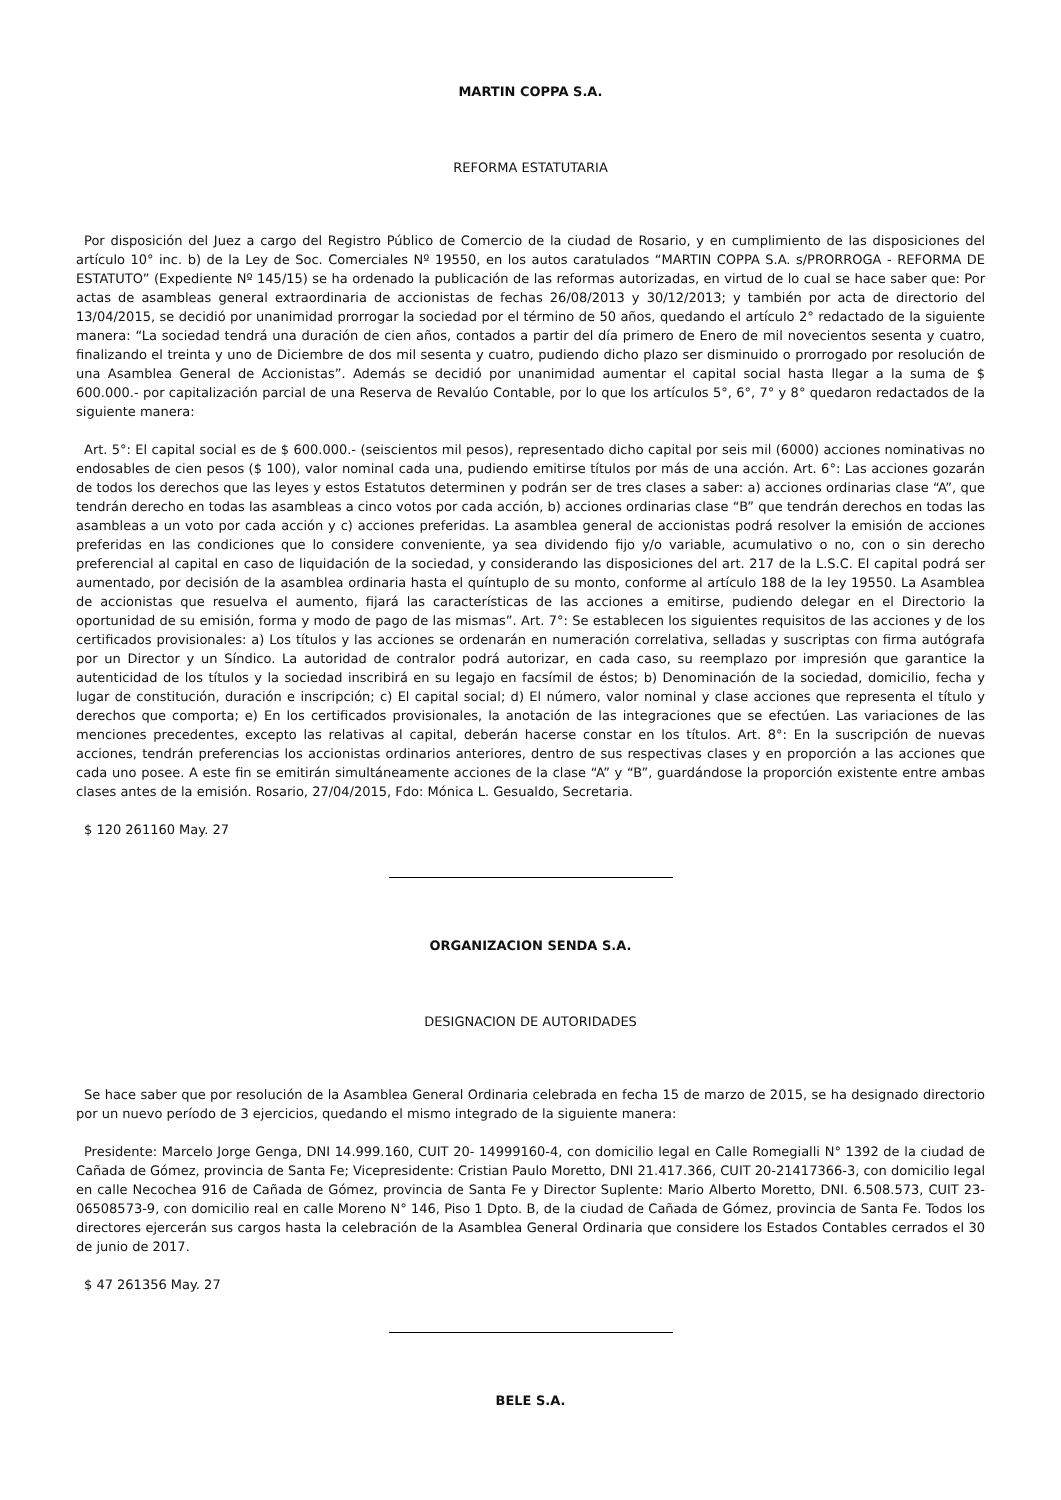MARTIN COPPA S.A.
REFORMA ESTATUTARIA
Por disposición del Juez a cargo del Registro Público de Comercio de la ciudad de Rosario, y en cumplimiento de las disposiciones del artículo 10° inc. b) de la Ley de Soc. Comerciales Nº 19550, en los autos caratulados “MARTIN COPPA S.A. s/PRORROGA - REFORMA DE ESTATUTO” (Expediente Nº 145/15) se ha ordenado la publicación de las reformas autorizadas, en virtud de lo cual se hace saber que: Por actas de asambleas general extraordinaria de accionistas de fechas 26/08/2013 y 30/12/2013; y también por acta de directorio del 13/04/2015, se decidió por unanimidad prorrogar la sociedad por el término de 50 años, quedando el artículo 2° redactado de la siguiente manera: “La sociedad tendrá una duración de cien años, contados a partir del día primero de Enero de mil novecientos sesenta y cuatro, finalizando el treinta y uno de Diciembre de dos mil sesenta y cuatro, pudiendo dicho plazo ser disminuido o prorrogado por resolución de una Asamblea General de Accionistas”. Además se decidió por unanimidad aumentar el capital social hasta llegar a la suma de $ 600.000.- por capitalización parcial de una Reserva de Revalúo Contable, por lo que los artículos 5°, 6°, 7° y 8° quedaron redactados de la siguiente manera:
Art. 5°: El capital social es de $ 600.000.- (seiscientos mil pesos), representado dicho capital por seis mil (6000) acciones nominativas no endosables de cien pesos ($ 100), valor nominal cada una, pudiendo emitirse títulos por más de una acción. Art. 6°: Las acciones gozarán de todos los derechos que las leyes y estos Estatutos determinen y podrán ser de tres clases a saber: a) acciones ordinarias clase “A”, que tendrán derecho en todas las asambleas a cinco votos por cada acción, b) acciones ordinarias clase “B” que tendrán derechos en todas las asambleas a un voto por cada acción y c) acciones preferidas. La asamblea general de accionistas podrá resolver la emisión de acciones preferidas en las condiciones que lo considere conveniente, ya sea dividendo fijo y/o variable, acumulativo o no, con o sin derecho preferencial al capital en caso de liquidación de la sociedad, y considerando las disposiciones del art. 217 de la L.S.C. El capital podrá ser aumentado, por decisión de la asamblea ordinaria hasta el quíntuplo de su monto, conforme al artículo 188 de la ley 19550. La Asamblea de accionistas que resuelva el aumento, fijará las características de las acciones a emitirse, pudiendo delegar en el Directorio la oportunidad de su emisión, forma y modo de pago de las mismas”. Art. 7°: Se establecen los siguientes requisitos de las acciones y de los certificados provisionales: a) Los títulos y las acciones se ordenarán en numeración correlativa, selladas y suscriptas con firma autógrafa por un Director y un Síndico. La autoridad de contralor podrá autorizar, en cada caso, su reemplazo por impresión que garantice la autenticidad de los títulos y la sociedad inscribirá en su legajo en facsímil de éstos; b) Denominación de la sociedad, domicilio, fecha y lugar de constitución, duración e inscripción; c) El capital social; d) El número, valor nominal y clase acciones que representa el título y derechos que comporta; e) En los certificados provisionales, la anotación de las integraciones que se efectúen. Las variaciones de las menciones precedentes, excepto las relativas al capital, deberán hacerse constar en los títulos. Art. 8°: En la suscripción de nuevas acciones, tendrán preferencias los accionistas ordinarios anteriores, dentro de sus respectivas clases y en proporción a las acciones que cada uno posee. A este fin se emitirán simultáneamente acciones de la clase “A” y “B”, guardándose la proporción existente entre ambas clases antes de la emisión. Rosario, 27/04/2015, Fdo: Mónica L. Gesualdo, Secretaria.
$ 120 261160 May. 27
ORGANIZACION SENDA S.A.
DESIGNACION DE AUTORIDADES
Se hace saber que por resolución de la Asamblea General Ordinaria celebrada en fecha 15 de marzo de 2015, se ha designado directorio por un nuevo período de 3 ejercicios, quedando el mismo integrado de la siguiente manera:
Presidente: Marcelo Jorge Genga, DNI 14.999.160, CUIT 20- 14999160-4, con domicilio legal en Calle Romegialli N° 1392 de la ciudad de Cañada de Gómez, provincia de Santa Fe; Vicepresidente: Cristian Paulo Moretto, DNI 21.417.366, CUIT 20-21417366-3, con domicilio legal en calle Necochea 916 de Cañada de Gómez, provincia de Santa Fe y Director Suplente: Mario Alberto Moretto, DNI. 6.508.573, CUIT 23-06508573-9, con domicilio real en calle Moreno N° 146, Piso 1 Dpto. B, de la ciudad de Cañada de Gómez, provincia de Santa Fe. Todos los directores ejercerán sus cargos hasta la celebración de la Asamblea General Ordinaria que considere los Estados Contables cerrados el 30 de junio de 2017.
$ 47 261356 May. 27
BELE S.A.